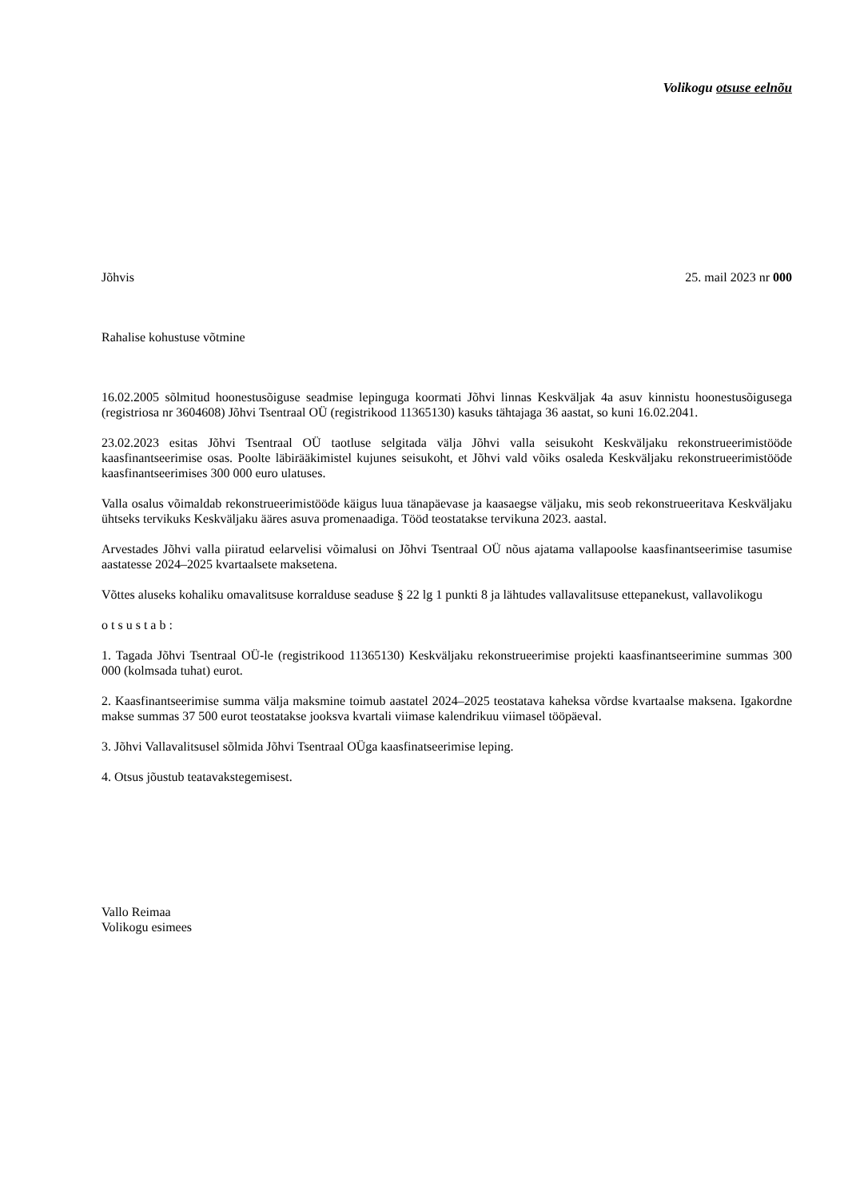Volikogu otsuse eelnõu
Jõhvis 25. mail 2023 nr 000
Rahalise kohustuse võtmine
16.02.2005 sõlmitud hoonestusõiguse seadmise lepinguga koormati Jõhvi linnas Keskväljak 4a asuv kinnistu hoonestusõigusega (registriosa nr 3604608) Jõhvi Tsentraal OÜ (registrikood 11365130) kasuks tähtajaga 36 aastat, so kuni 16.02.2041.
23.02.2023 esitas Jõhvi Tsentraal OÜ taotluse selgitada välja Jõhvi valla seisukoht Keskväljaku rekonstrueerimistööde kaasfinantseerimise osas. Poolte läbirääkimistel kujunes seisukoht, et Jõhvi vald võiks osaleda Keskväljaku rekonstrueerimistööde kaasfinantseerimises 300 000 euro ulatuses.
Valla osalus võimaldab rekonstrueerimistööde käigus luua tänapäevase ja kaasaegse väljaku, mis seob rekonstrueeritava Keskväljaku ühtseks tervikuks Keskväljaku ääres asuva promenaadiga. Tööd teostatakse tervikuna 2023. aastal.
Arvestades Jõhvi valla piiratud eelarvelisi võimalusi on Jõhvi Tsentraal OÜ nõus ajatama vallapoolse kaasfinantseerimise tasumise aastatesse 2024–2025 kvartaalsete maksetena.
Võttes aluseks kohaliku omavalitsuse korralduse seaduse § 22 lg 1 punkti 8 ja lähtudes vallavalitsuse ettepanekust, vallavolikogu
o t s u s t a b :
1. Tagada Jõhvi Tsentraal OÜ-le (registrikood 11365130) Keskväljaku rekonstrueerimise projekti kaasfinantseerimine summas 300 000 (kolmsada tuhat) eurot.
2. Kaasfinantseerimise summa välja maksmine toimub aastatel 2024–2025 teostatava kaheksa võrdse kvartaalse maksena. Igakordne makse summas 37 500 eurot teostatakse jooksva kvartali viimase kalendrikuu viimasel tööpäeval.
3. Jõhvi Vallavalitsusel sõlmida Jõhvi Tsentraal OÜga kaasfinatseerimise leping.
4. Otsus jõustub teatavakstegemisest.
Vallo Reimaa
Volikogu esimees